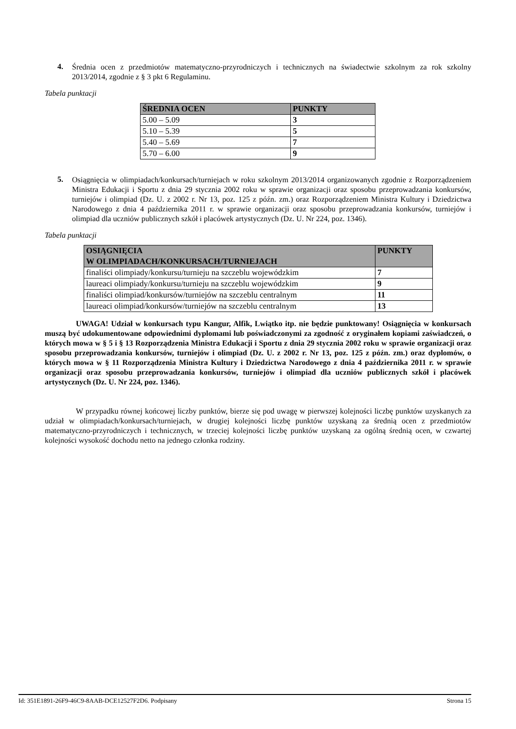4.
Średnia ocen z przedmiotów matematyczno-przyrodniczych i technicznych na świadectwie szkolnym za rok szkolny 2013/2014, zgodnie z § 3 pkt 6 Regulaminu.
Tabela punktacji
| ŚREDNIA OCEN | PUNKTY |
| --- | --- |
| 5.00 – 5.09 | 3 |
| 5.10 – 5.39 | 5 |
| 5.40 – 5.69 | 7 |
| 5.70 – 6.00 | 9 |
5.
Osiągnięcia w olimpiadach/konkursach/turniejach w roku szkolnym 2013/2014 organizowanych zgodnie z Rozporządzeniem Ministra Edukacji i Sportu z dnia 29 stycznia 2002 roku w sprawie organizacji oraz sposobu przeprowadzania konkursów, turniejów i olimpiad (Dz. U. z 2002 r. Nr 13, poz. 125 z późn. zm.) oraz Rozporządzeniem Ministra Kultury i Dziedzictwa Narodowego z dnia 4 października 2011 r. w sprawie organizacji oraz sposobu przeprowadzania konkursów, turniejów i olimpiad dla uczniów publicznych szkół i placówek artystycznych (Dz. U. Nr 224, poz. 1346).
Tabela punktacji
| OSIĄGNIĘCIA W OLIMPIADACH/KONKURSACH/TURNIEJACH | PUNKTY |
| --- | --- |
| finaliści olimpiady/konkursu/turnieju na szczeblu wojewódzkim | 7 |
| laureaci olimpiady/konkursu/turnieju na szczeblu wojewódzkim | 9 |
| finaliści olimpiad/konkursów/turniejów na szczeblu centralnym | 11 |
| laureaci olimpiad/konkursów/turniejów na szczeblu centralnym | 13 |
UWAGA! Udział w konkursach typu Kangur, Alfik, Lwiątko itp. nie będzie punktowany! Osiągnięcia w konkursach muszą być udokumentowane odpowiednimi dyplomami lub poświadczonymi za zgodność z oryginałem kopiami zaświadczeń, o których mowa w § 5 i § 13 Rozporządzenia Ministra Edukacji i Sportu z dnia 29 stycznia 2002 roku w sprawie organizacji oraz sposobu przeprowadzania konkursów, turniejów i olimpiad (Dz. U. z 2002 r. Nr 13, poz. 125 z późn. zm.) oraz dyplomów, o których mowa w § 11 Rozporządzenia Ministra Kultury i Dziedzictwa Narodowego z dnia 4 października 2011 r. w sprawie organizacji oraz sposobu przeprowadzania konkursów, turniejów i olimpiad dla uczniów publicznych szkół i placówek artystycznych (Dz. U. Nr 224, poz. 1346).
W przypadku równej końcowej liczby punktów, bierze się pod uwagę w pierwszej kolejności liczbę punktów uzyskanych za udział w olimpiadach/konkursach/turniejach, w drugiej kolejności liczbę punktów uzyskaną za średnią ocen z przedmiotów matematyczno-przyrodniczych i technicznych, w trzeciej kolejności liczbę punktów uzyskaną za ogólną średnią ocen, w czwartej kolejności wysokość dochodu netto na jednego członka rodziny.
Id: 351E1891-26F9-46C9-8AAB-DCE12527F2D6. Podpisany Strona 15